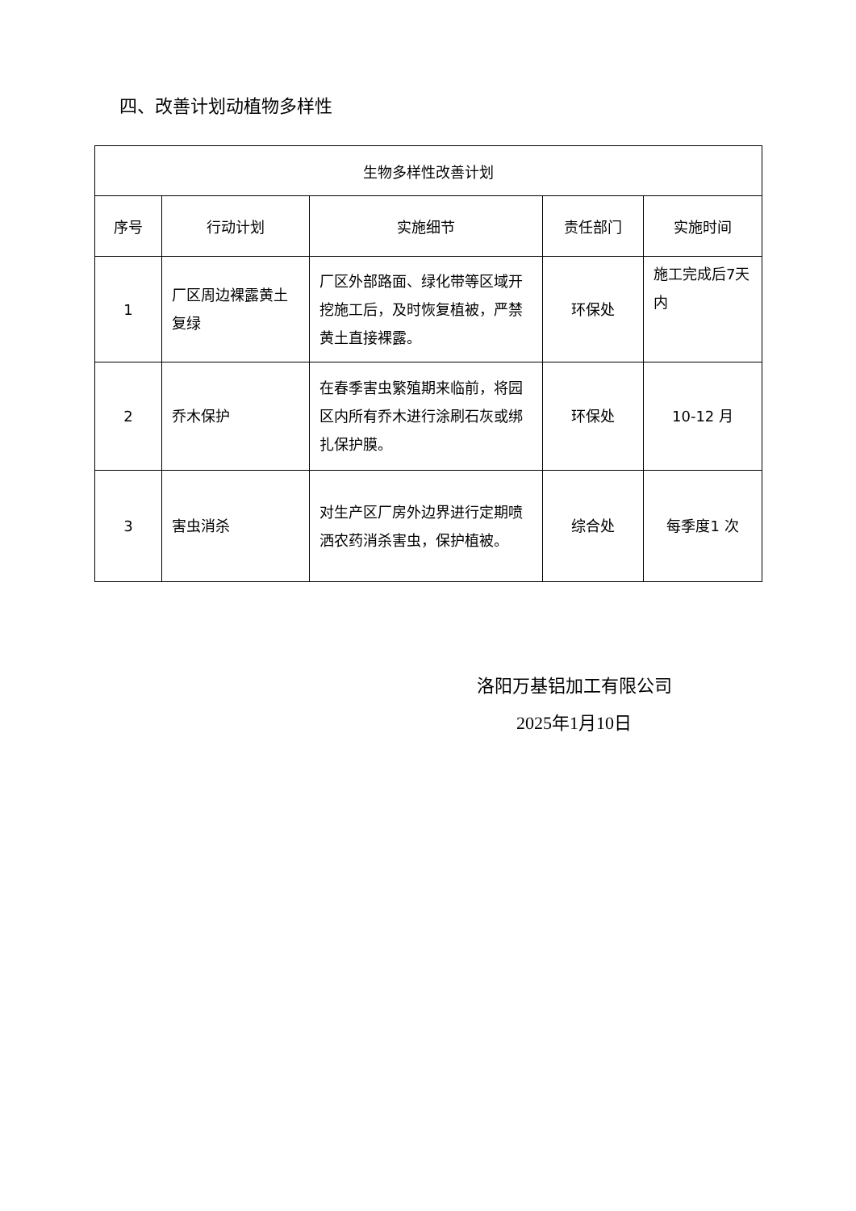四、改善计划动植物多样性
| 生物多样性改善计划 | | | | |
| --- | --- | --- | --- | --- |
| 序号 | 行动计划 | 实施细节 | 责任部门 | 实施时间 |
| 1 | 厂区周边裸露黄土复绿 | 厂区外部路面、绿化带等区域开挖施工后，及时恢复植被，严禁黄土直接裸露。 | 环保处 | 施工完成后7天内 |
| 2 | 乔木保护 | 在春季害虫繁殖期来临前，将园区内所有乔木进行涂刷石灰或绑扎保护膜。 | 环保处 | 10-12 月 |
| 3 | 害虫消杀 | 对生产区厂房外边界进行定期喷洒农药消杀害虫，保护植被。 | 综合处 | 每季度1 次 |
洛阳万基铝加工有限公司
2025年1月10日